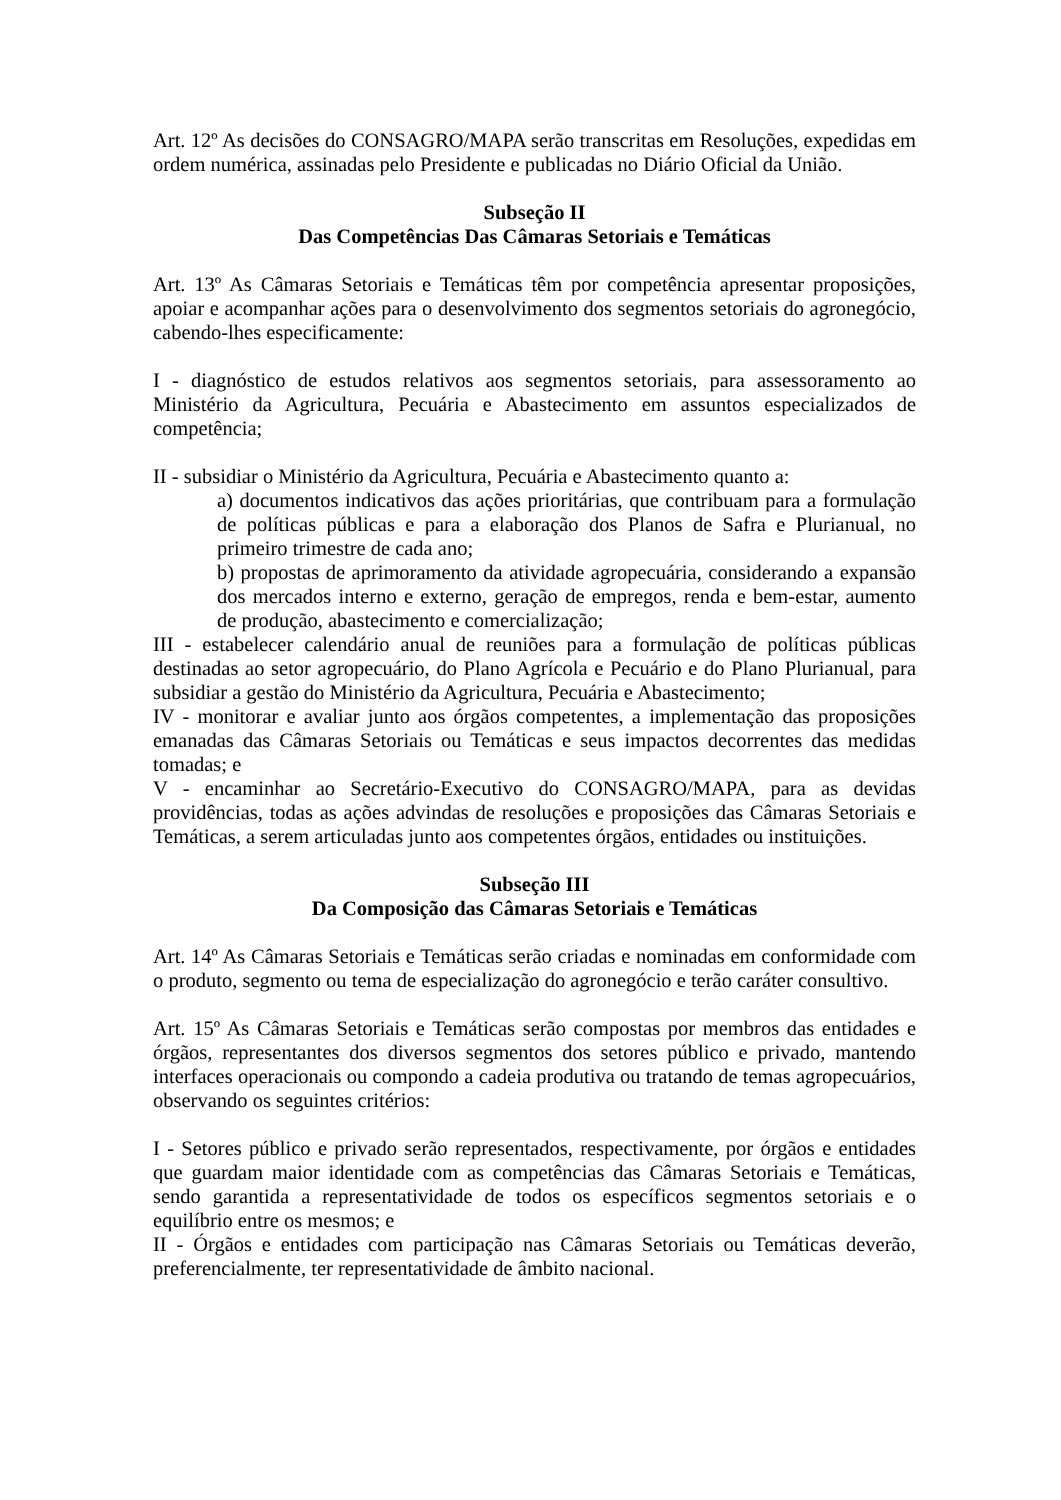Art. 12º As decisões do CONSAGRO/MAPA serão transcritas em Resoluções, expedidas em ordem numérica, assinadas pelo Presidente e publicadas no Diário Oficial da União.
Subseção II
Das Competências Das Câmaras Setoriais e Temáticas
Art. 13º As Câmaras Setoriais e Temáticas têm por competência apresentar proposições, apoiar e acompanhar ações para o desenvolvimento dos segmentos setoriais do agronegócio, cabendo-lhes especificamente:
I - diagnóstico de estudos relativos aos segmentos setoriais, para assessoramento ao Ministério da Agricultura, Pecuária e Abastecimento em assuntos especializados de competência;
II - subsidiar o Ministério da Agricultura, Pecuária e Abastecimento quanto a:
a) documentos indicativos das ações prioritárias, que contribuam para a formulação de políticas públicas e para a elaboração dos Planos de Safra e Plurianual, no primeiro trimestre de cada ano;
b) propostas de aprimoramento da atividade agropecuária, considerando a expansão dos mercados interno e externo, geração de empregos, renda e bem-estar, aumento de produção, abastecimento e comercialização;
III - estabelecer calendário anual de reuniões para a formulação de políticas públicas destinadas ao setor agropecuário, do Plano Agrícola e Pecuário e do Plano Plurianual, para subsidiar a gestão do Ministério da Agricultura, Pecuária e Abastecimento;
IV - monitorar e avaliar junto aos órgãos competentes, a implementação das proposições emanadas das Câmaras Setoriais ou Temáticas e seus impactos decorrentes das medidas tomadas; e
V - encaminhar ao Secretário-Executivo do CONSAGRO/MAPA, para as devidas providências, todas as ações advindas de resoluções e proposições das Câmaras Setoriais e Temáticas, a serem articuladas junto aos competentes órgãos, entidades ou instituições.
Subseção III
Da Composição das Câmaras Setoriais e Temáticas
Art. 14º As Câmaras Setoriais e Temáticas serão criadas e nominadas em conformidade com o produto, segmento ou tema de especialização do agronegócio e terão caráter consultivo.
Art. 15º As Câmaras Setoriais e Temáticas serão compostas por membros das entidades e órgãos, representantes dos diversos segmentos dos setores público e privado, mantendo interfaces operacionais ou compondo a cadeia produtiva ou tratando de temas agropecuários, observando os seguintes critérios:
I - Setores público e privado serão representados, respectivamente, por órgãos e entidades que guardam maior identidade com as competências das Câmaras Setoriais e Temáticas, sendo garantida a representatividade de todos os específicos segmentos setoriais e o equilíbrio entre os mesmos; e
II - Órgãos e entidades com participação nas Câmaras Setoriais ou Temáticas deverão, preferencialmente, ter representatividade de âmbito nacional.